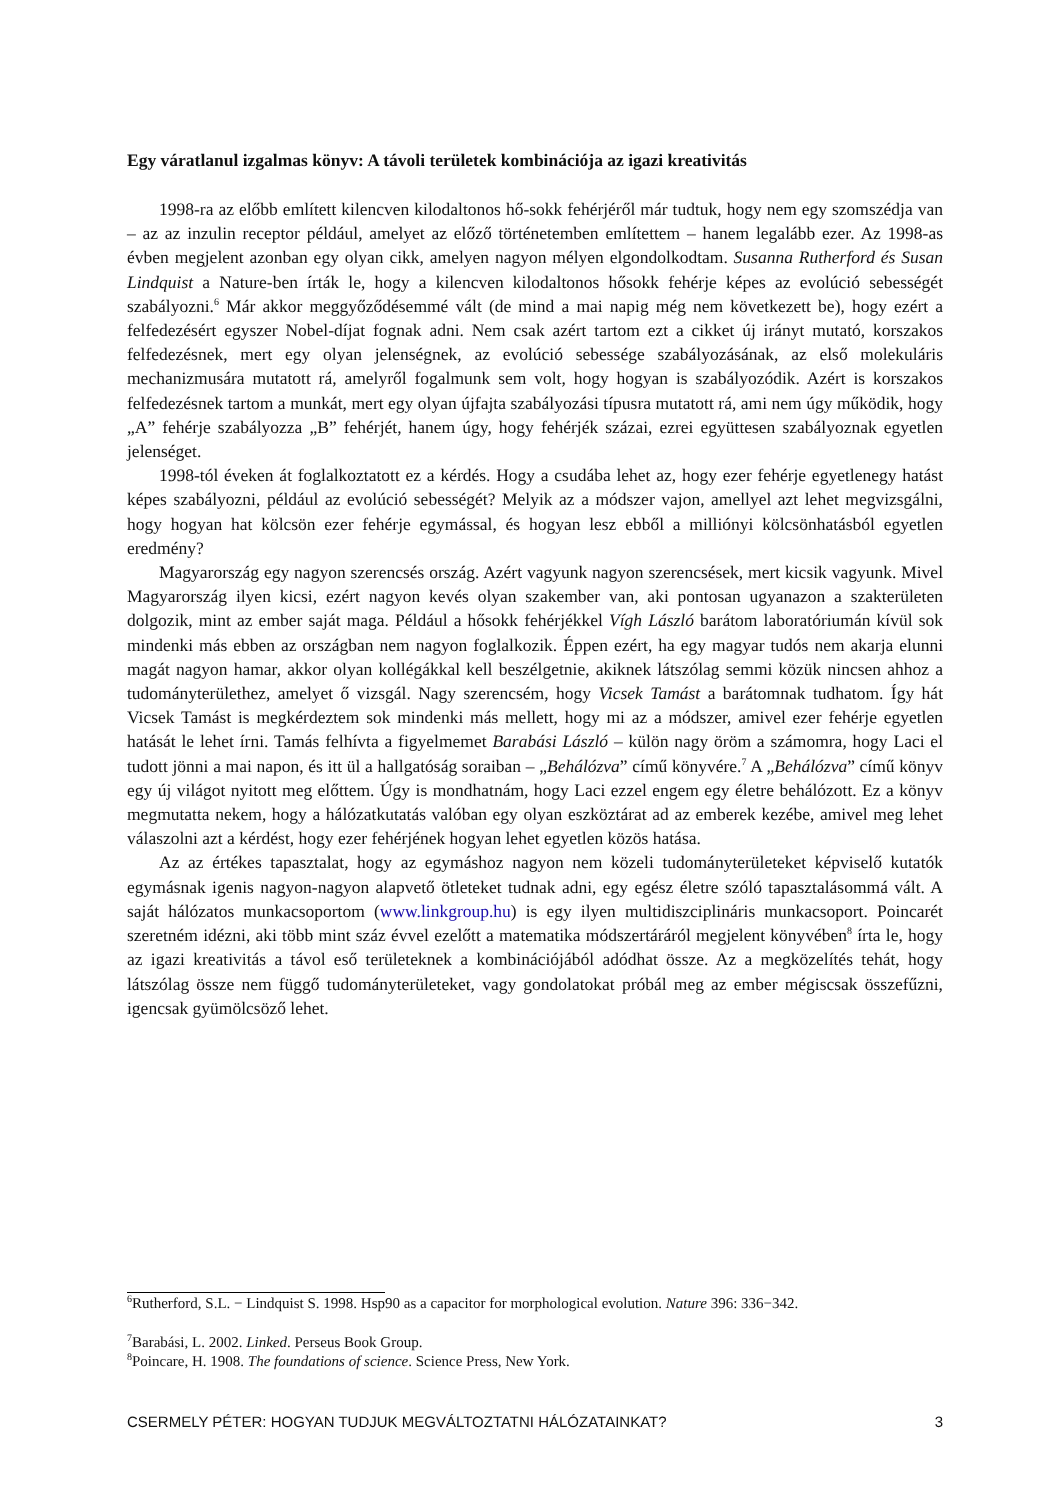Egy váratlanul izgalmas könyv: A távoli területek kombinációja az igazi kreativitás
1998-ra az előbb említett kilencven kilodaltonos hő-sokk fehérjéről már tudtuk, hogy nem egy szomszédja van – az az inzulin receptor például, amelyet az előző történetemben említettem – hanem legalább ezer. Az 1998-as évben megjelent azonban egy olyan cikk, amelyen nagyon mélyen elgondolkodtam. Susanna Rutherford és Susan Lindquist a Nature-ben írták le, hogy a kilencven kilodaltonos hősokk fehérje képes az evolúció sebességét szabályozni.<sup>6</sup> Már akkor meggyőződésemmé vált (de mind a mai napig még nem következett be), hogy ezért a felfedezésért egyszer Nobel-díjat fognak adni. Nem csak azért tartom ezt a cikket új irányt mutató, korszakos felfedezésnek, mert egy olyan jelenségnek, az evolúció sebessége szabályozásának, az első molekuláris mechanizmusára mutatott rá, amelyről fogalmunk sem volt, hogy hogyan is szabályozódik. Azért is korszakos felfedezésnek tartom a munkát, mert egy olyan újfajta szabályozási típusra mutatott rá, ami nem úgy működik, hogy „A” fehérje szabályozza „B” fehérjét, hanem úgy, hogy fehérjék százai, ezrei együttesen szabályoznak egyetlen jelenséget.
1998-tól éveken át foglalkoztatott ez a kérdés. Hogy a csudába lehet az, hogy ezer fehérje egyetlenegy hatást képes szabályozni, például az evolúció sebességét? Melyik az a módszer vajon, amellyel azt lehet megvizsgálni, hogy hogyan hat kölcsön ezer fehérje egymással, és hogyan lesz ebből a milliónyi kölcsönhatásból egyetlen eredmény?
Magyarország egy nagyon szerencsés ország. Azért vagyunk nagyon szerencsések, mert kicsik vagyunk. Mivel Magyarország ilyen kicsi, ezért nagyon kevés olyan szakember van, aki pontosan ugyanazon a szakterületen dolgozik, mint az ember saját maga. Például a hősokk fehérjékkel Vígh László barátom laboratóriumán kívül sok mindenki más ebben az országban nem nagyon foglalkozik. Éppen ezért, ha egy magyar tudós nem akarja elunni magát nagyon hamar, akkor olyan kollégákkal kell beszélgetnie, akiknek látszólag semmi közük nincsen ahhoz a tudományterülethez, amelyet ő vizsgál. Nagy szerencsém, hogy Vicsek Tamást a barátomnak tudhatom. Így hát Vicsek Tamást is megkérdeztem sok mindenki más mellett, hogy mi az a módszer, amivel ezer fehérje egyetlen hatását le lehet írni. Tamás felhívta a figyelmemet Barabási László – külön nagy öröm a számomra, hogy Laci el tudott jönni a mai napon, és itt ül a hallgatóság soraiban – „Behálózva” című könyvére.<sup>7</sup> A „Behálózva” című könyv egy új világot nyitott meg előttem. Úgy is mondhatnám, hogy Laci ezzel engem egy életre behálózott. Ez a könyv megmutatta nekem, hogy a hálózatkutatás valóban egy olyan eszköztárat ad az emberek kezébe, amivel meg lehet válaszolni azt a kérdést, hogy ezer fehérjének hogyan lehet egyetlen közös hatása.
Az az értékes tapasztalat, hogy az egymáshoz nagyon nem közeli tudományterületeket képviselő kutatók egymásnak igenis nagyon-nagyon alapvető ötleteket tudnak adni, egy egész életre szóló tapasztalásommá vált. A saját hálózatos munkacsoportom (www.linkgroup.hu) is egy ilyen multidiszciplináris munkacsoport. Poincarét szeretném idézni, aki több mint száz évvel ezelőtt a matematika módszertáráról megjelent könyvében<sup>8</sup> írta le, hogy az igazi kreativitás a távol eső területeknek a kombinációjából adódhat össze. Az a megközelítés tehát, hogy látszólag össze nem függő tudományterületeket, vagy gondolatokat próbál meg az ember mégiscsak összefűzni, igencsak gyümölcsöző lehet.
<sup>6</sup> Rutherford, S.L. − Lindquist S. 1998. Hsp90 as a capacitor for morphological evolution. Nature 396: 336−342.
<sup>7</sup> Barabási, L. 2002. Linked. Perseus Book Group.
<sup>8</sup> Poincare, H. 1908. The foundations of science. Science Press, New York.
CSERMELY PÉTER: HOGYAN TUDJUK MEGVÁLTOZTATNI HÁLÓZATAINKAT? 3